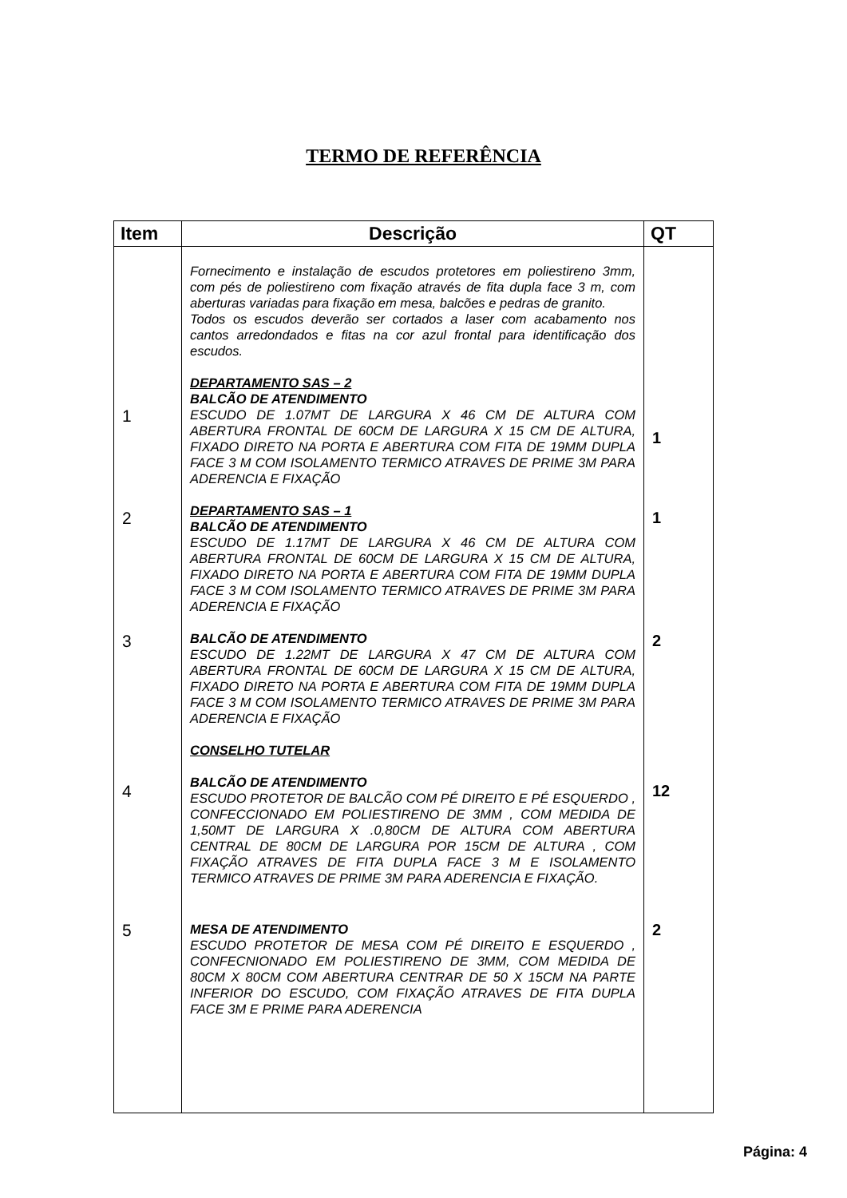TERMO DE REFERÊNCIA
| Item | Descrição | QT |
| --- | --- | --- |
| 1 | Fornecimento e instalação de escudos protetores em poliestireno 3mm, com pés de poliestireno com fixação através de fita dupla face 3 m, com aberturas variadas para fixação em mesa, balcões e pedras de granito. Todos os escudos deverão ser cortados a laser com acabamento nos cantos arredondados e fitas na cor azul frontal para identificação dos escudos. DEPARTAMENTO SAS – 2 BALCÃO DE ATENDIMENTO ESCUDO DE 1.07MT DE LARGURA X 46 CM DE ALTURA COM ABERTURA FRONTAL DE 60CM DE LARGURA X 15 CM DE ALTURA, FIXADO DIRETO NA PORTA E ABERTURA COM FITA DE 19MM DUPLA FACE 3 M COM ISOLAMENTO TERMICO ATRAVES DE PRIME 3M PARA ADERENCIA E FIXAÇÃO | 1 |
| 2 | DEPARTAMENTO SAS – 1 BALCÃO DE ATENDIMENTO ESCUDO DE 1.17MT DE LARGURA X 46 CM DE ALTURA COM ABERTURA FRONTAL DE 60CM DE LARGURA X 15 CM DE ALTURA, FIXADO DIRETO NA PORTA E ABERTURA COM FITA DE 19MM DUPLA FACE 3 M COM ISOLAMENTO TERMICO ATRAVES DE PRIME 3M PARA ADERENCIA E FIXAÇÃO | 1 |
| 3 | BALCÃO DE ATENDIMENTO ESCUDO DE 1.22MT DE LARGURA X 47 CM DE ALTURA COM ABERTURA FRONTAL DE 60CM DE LARGURA X 15 CM DE ALTURA, FIXADO DIRETO NA PORTA E ABERTURA COM FITA DE 19MM DUPLA FACE 3 M COM ISOLAMENTO TERMICO ATRAVES DE PRIME 3M PARA ADERENCIA E FIXAÇÃO | 2 |
| 4 | CONSELHO TUTELAR BALCÃO DE ATENDIMENTO ESCUDO PROTETOR DE BALCÃO COM PÉ DIREITO E PÉ ESQUERDO , CONFECCIONADO EM POLIESTIRENO DE 3MM , COM MEDIDA DE 1,50MT DE LARGURA X .0,80CM DE ALTURA COM ABERTURA CENTRAL DE 80CM DE LARGURA POR 15CM DE ALTURA , COM FIXAÇÃO ATRAVES DE FITA DUPLA FACE 3 M E ISOLAMENTO TERMICO ATRAVES DE PRIME 3M PARA ADERENCIA E FIXAÇÃO. | 12 |
| 5 | MESA DE ATENDIMENTO ESCUDO PROTETOR DE MESA COM PÉ DIREITO E ESQUERDO , CONFECNIONADO EM POLIESTIRENO DE 3MM, COM MEDIDA DE 80CM X 80CM COM ABERTURA CENTRAR DE 50 X 15CM NA PARTE INFERIOR DO ESCUDO, COM FIXAÇÃO ATRAVES DE FITA DUPLA FACE 3M E PRIME PARA ADERENCIA | 2 |
Página: 4